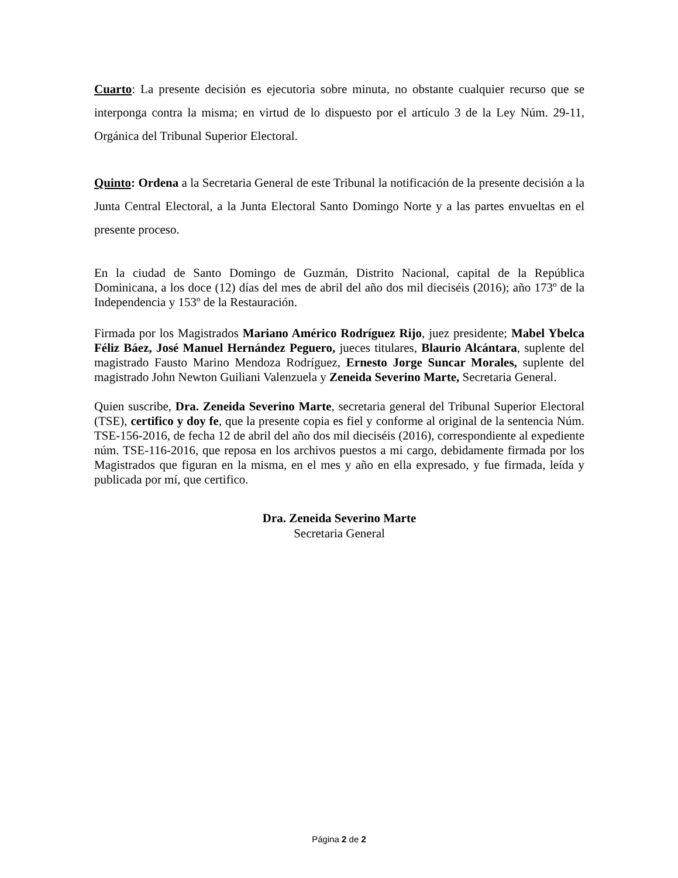Cuarto: La presente decisión es ejecutoria sobre minuta, no obstante cualquier recurso que se interponga contra la misma; en virtud de lo dispuesto por el artículo 3 de la Ley Núm. 29-11, Orgánica del Tribunal Superior Electoral.
Quinto: Ordena a la Secretaria General de este Tribunal la notificación de la presente decisión a la Junta Central Electoral, a la Junta Electoral Santo Domingo Norte y a las partes envueltas en el presente proceso.
En la ciudad de Santo Domingo de Guzmán, Distrito Nacional, capital de la República Dominicana, a los doce (12) días del mes de abril del año dos mil dieciséis (2016); año 173º de la Independencia y 153º de la Restauración.
Firmada por los Magistrados Mariano Américo Rodríguez Rijo, juez presidente; Mabel Ybelca Féliz Báez, José Manuel Hernández Peguero, jueces titulares, Blaurio Alcántara, suplente del magistrado Fausto Marino Mendoza Rodríguez, Ernesto Jorge Suncar Morales, suplente del magistrado John Newton Guiliani Valenzuela y Zeneida Severino Marte, Secretaria General.
Quien suscribe, Dra. Zeneida Severino Marte, secretaria general del Tribunal Superior Electoral (TSE), certifico y doy fe, que la presente copia es fiel y conforme al original de la sentencia Núm. TSE-156-2016, de fecha 12 de abril del año dos mil dieciséis (2016), correspondiente al expediente núm. TSE-116-2016, que reposa en los archivos puestos a mi cargo, debidamente firmada por los Magistrados que figuran en la misma, en el mes y año en ella expresado, y fue firmada, leída y publicada por mí, que certifico.
Dra. Zeneida Severino Marte
Secretaria General
Página 2 de 2